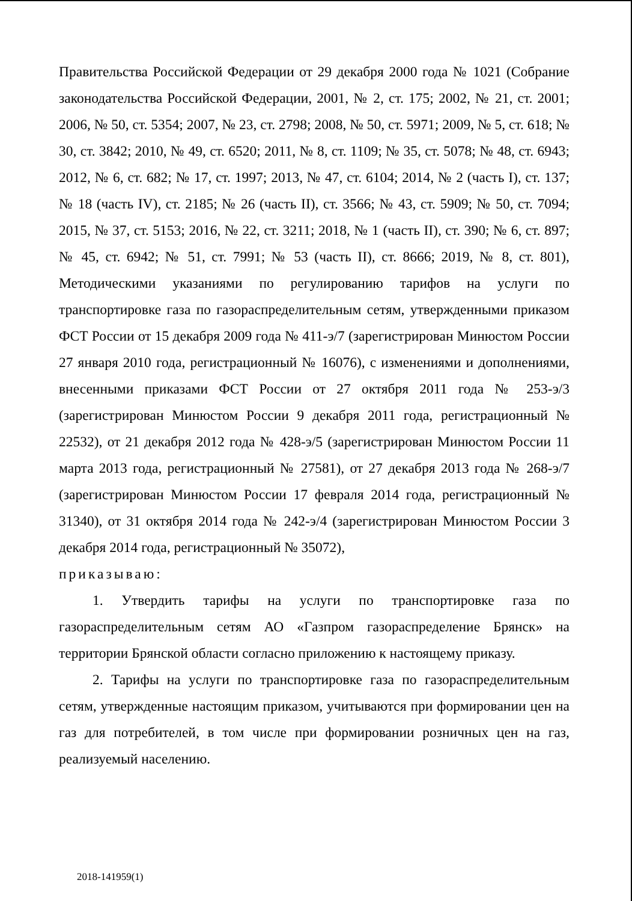Правительства Российской Федерации от 29 декабря 2000 года № 1021 (Собрание законодательства Российской Федерации, 2001, № 2, ст. 175; 2002, № 21, ст. 2001; 2006, № 50, ст. 5354; 2007, № 23, ст. 2798; 2008, № 50, ст. 5971; 2009, № 5, ст. 618; № 30, ст. 3842; 2010, № 49, ст. 6520; 2011, № 8, ст. 1109; № 35, ст. 5078; № 48, ст. 6943; 2012, № 6, ст. 682; № 17, ст. 1997; 2013, № 47, ст. 6104; 2014, № 2 (часть I), ст. 137; № 18 (часть IV), ст. 2185; № 26 (часть II), ст. 3566; № 43, ст. 5909; № 50, ст. 7094; 2015, № 37, ст. 5153; 2016, № 22, ст. 3211; 2018, № 1 (часть II), ст. 390; № 6, ст. 897; № 45, ст. 6942; № 51, ст. 7991; № 53 (часть II), ст. 8666; 2019, № 8, ст. 801), Методическими указаниями по регулированию тарифов на услуги по транспортировке газа по газораспределительным сетям, утвержденными приказом ФСТ России от 15 декабря 2009 года № 411-э/7 (зарегистрирован Минюстом России 27 января 2010 года, регистрационный № 16076), с изменениями и дополнениями, внесенными приказами ФСТ России от 27 октября 2011 года № 253-э/3 (зарегистрирован Минюстом России 9 декабря 2011 года, регистрационный № 22532), от 21 декабря 2012 года № 428-э/5 (зарегистрирован Минюстом России 11 марта 2013 года, регистрационный № 27581), от 27 декабря 2013 года № 268-э/7 (зарегистрирован Минюстом России 17 февраля 2014 года, регистрационный № 31340), от 31 октября 2014 года № 242-э/4 (зарегистрирован Минюстом России 3 декабря 2014 года, регистрационный № 35072),
приказываю:
1. Утвердить тарифы на услуги по транспортировке газа по газораспределительным сетям АО «Газпром газораспределение Брянск» на территории Брянской области согласно приложению к настоящему приказу.
2. Тарифы на услуги по транспортировке газа по газораспределительным сетям, утвержденные настоящим приказом, учитываются при формировании цен на газ для потребителей, в том числе при формировании розничных цен на газ, реализуемый населению.
2018-141959(1)